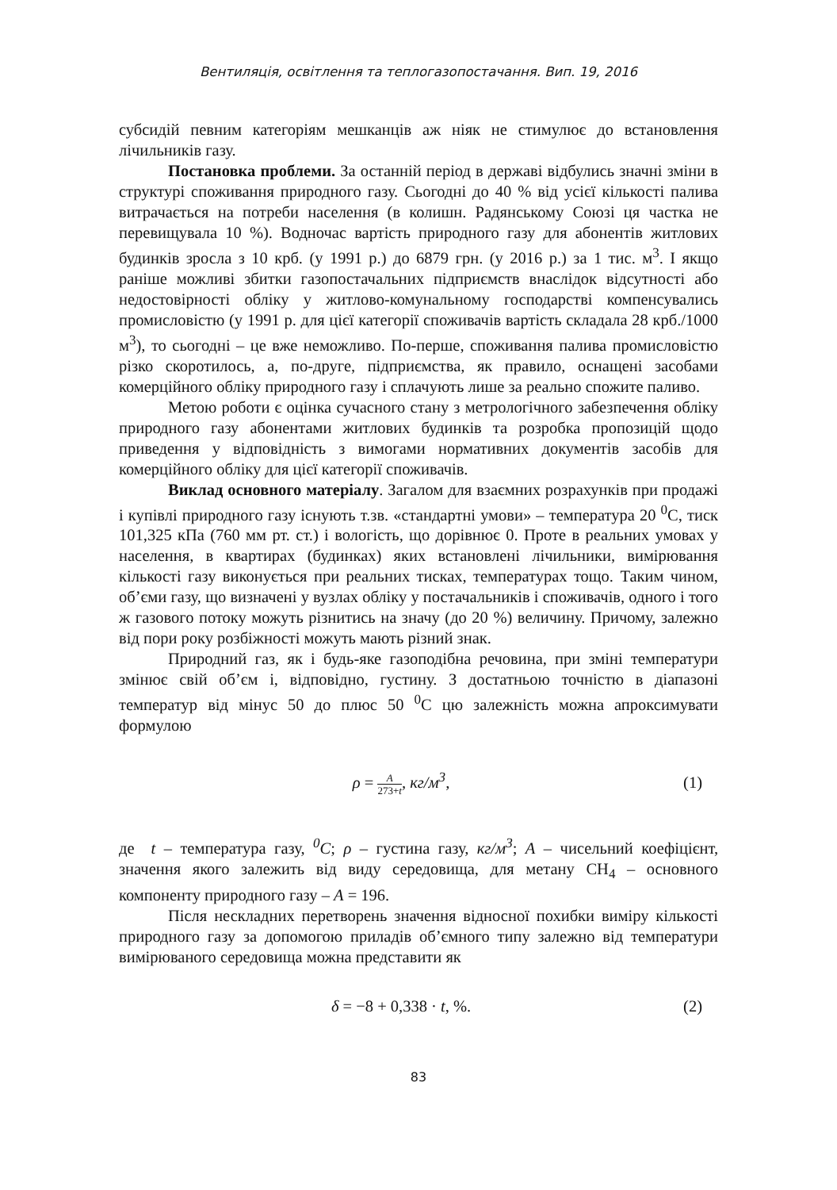Вентиляція, освітлення та теплогазопостачання. Вип. 19, 2016
субсидій певним категоріям мешканців аж ніяк не стимулює до встановлення лічильників газу.
Постановка проблеми. За останній період в державі відбулись значні зміни в структурі споживання природного газу. Сьогодні до 40 % від усієї кількості палива витрачається на потреби населення (в колишн. Радянському Союзі ця частка не перевищувала 10 %). Водночас вартість природного газу для абонентів житлових будинків зросла з 10 крб. (у 1991 р.) до 6879 грн. (у 2016 р.) за 1 тис. м<sup>3</sup>. І якщо раніше можливі збитки газопостачальних підприємств внаслідок відсутності або недостовірності обліку у житлово-комунальному господарстві компенсувались промисловістю (у 1991 р. для цієї категорії споживачів вартість складала 28 крб./1000 м<sup>3</sup>), то сьогодні – це вже неможливо. По-перше, споживання палива промисловістю різко скоротилось, а, по-друге, підприємства, як правило, оснащені засобами комерційного обліку природного газу і сплачують лише за реально спожите паливо.
Метою роботи є оцінка сучасного стану з метрологічного забезпечення обліку природного газу абонентами житлових будинків та розробка пропозицій щодо приведення у відповідність з вимогами нормативних документів засобів для комерційного обліку для цієї категорії споживачів.
Виклад основного матеріалу. Загалом для взаємних розрахунків при продажі і купівлі природного газу існують т.зв. «стандартні умови» – температура 20 <sup>0</sup>С, тиск 101,325 кПа (760 мм рт. ст.) і вологість, що дорівнює 0. Проте в реальних умовах у населення, в квартирах (будинках) яких встановлені лічильники, вимірювання кількості газу виконується при реальних тисках, температурах тощо. Таким чином, об’єми газу, що визначені у вузлах обліку у постачальників і споживачів, одного і того ж газового потоку можуть різнитись на значу (до 20 %) величину. Причому, залежно від пори року розбіжності можуть мають різний знак.
Природний газ, як і будь-яке газоподібна речовина, при зміні температури змінює свій об’єм і, відповідно, густину. З достатньою точністю в діапазоні температур від мінус 50 до плюс 50 <sup>0</sup>С цю залежність можна апроксимувати формулою
ρ = A 273+t, кг/м<sup>3</sup>, (1)
де t – температура газу, <sup>0</sup>С; ρ – густина газу, кг/м<sup>3</sup>; А – чисельний коефіцієнт, значення якого залежить від виду середовища, для метану СН<sub>4</sub> – основного компоненту природного газу – А = 196.
Після нескладних перетворень значення відносної похибки виміру кількості природного газу за допомогою приладів об’ємного типу залежно від температури вимірюваного середовища можна представити як
δ = −8 + 0,338 · t, %. (2)
83